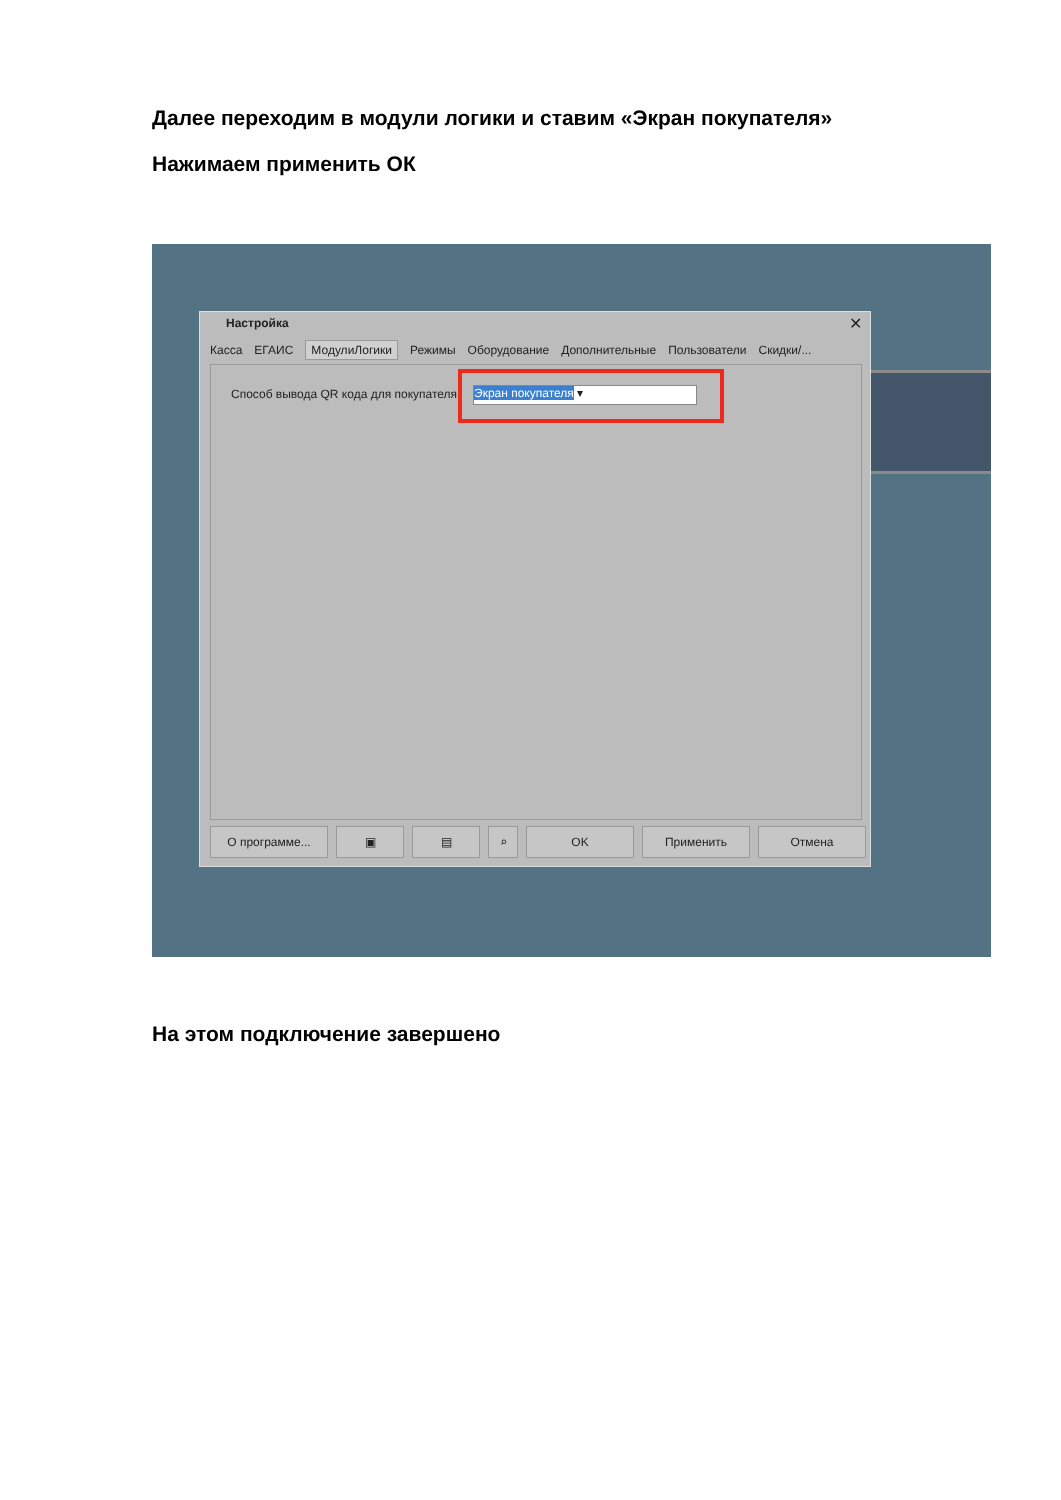Далее переходим в модули логики и ставим «Экран покупателя»
Нажимаем применить ОК
Настройка
✕
Касса ЕГАИС МодулиЛогики Режимы Оборудование Дополнительные Пользователи Скидки/...
Способ вывода QR кода для покупателя:
Экран покупателя ▾
О программе... ▣ ▤ ⌕ OK Применить Отмена
На этом подключение завершено